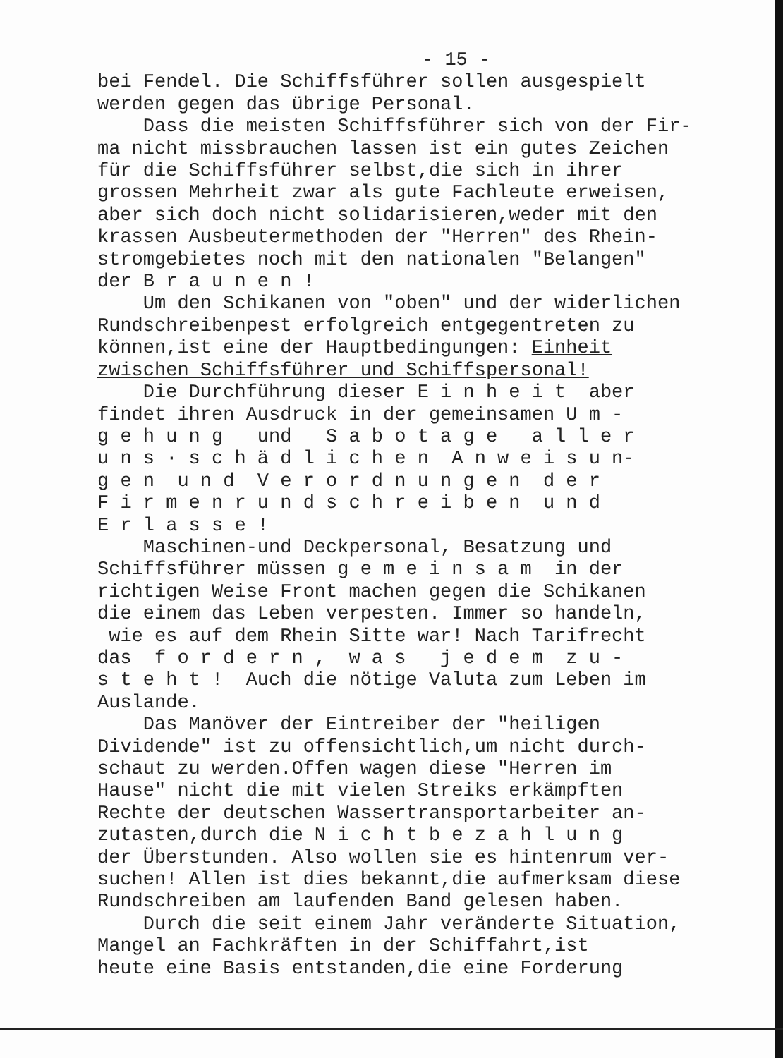- 15 -
bei Fendel. Die Schiffsführer sollen ausgespielt werden gegen das übrige Personal. Dass die meisten Schiffsführer sich von der Fir- ma nicht missbrauchen lassen ist ein gutes Zeichen für die Schiffsführer selbst,die sich in ihrer grossen Mehrheit zwar als gute Fachleute erweisen, aber sich doch nicht solidarisieren,weder mit den krassen Ausbeutermethoden der "Herren" des Rhein- stromgebietes noch mit den nationalen "Belangen" der B r a u n e n ! Um den Schikanen von "oben" und der widerlichen Rundschreibenpest erfolgreich entgegentreten zu können,ist eine der Hauptbedingungen: Einheit zwischen Schiffsführer und Schiffspersonal! Die Durchführung dieser E i n h e i t aber findet ihren Ausdruck in der gemeinsamen U m - g e h u n g und S a b o t a g e a l l e r u n s · s c h ä d l i c h e n A n w e i s u n- g e n u n d V e r o r d n u n g e n d e r F i r m e n r u n d s c h r e i b e n u n d E r l a s s e ! Maschinen-und Deckpersonal, Besatzung und Schiffsführer müssen g e m e i n s a m in der richtigen Weise Front machen gegen die Schikanen die einem das Leben verpesten. Immer so handeln, wie es auf dem Rhein Sitte war! Nach Tarifrecht das f o r d e r n , w a s j e d e m z u - s t e h t ! Auch die nötige Valuta zum Leben im Auslande. Das Manöver der Eintreiber der "heiligen Dividende" ist zu offensichtlich,um nicht durch- schaut zu werden.Offen wagen diese "Herren im Hause" nicht die mit vielen Streiks erkämpften Rechte der deutschen Wassertransportarbeiter an- zutasten,durch die N i c h t b e z a h l u n g der Überstunden. Also wollen sie es hintenrum ver- suchen! Allen ist dies bekannt,die aufmerksam diese Rundschreiben am laufenden Band gelesen haben. Durch die seit einem Jahr veränderte Situation, Mangel an Fachkräften in der Schiffahrt,ist heute eine Basis entstanden,die eine Forderung